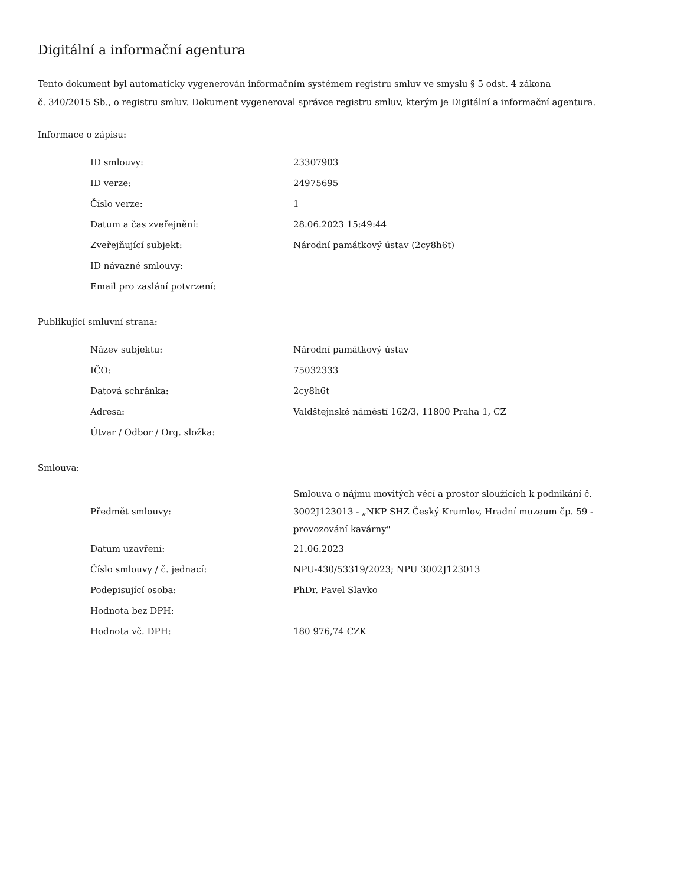Digitální a informační agentura
Tento dokument byl automaticky vygenerován informačním systémem registru smluv ve smyslu § 5 odst. 4 zákona
č. 340/2015 Sb., o registru smluv. Dokument vygeneroval správce registru smluv, kterým je Digitální a informační agentura.
Informace o zápisu:
| ID smlouvy: | 23307903 |
| ID verze: | 24975695 |
| Číslo verze: | 1 |
| Datum a čas zveřejnění: | 28.06.2023 15:49:44 |
| Zveřejňující subjekt: | Národní památkový ústav (2cy8h6t) |
| ID návazné smlouvy: | |
| Email pro zaslání potvrzení: | |
Publikující smluvní strana:
| Název subjektu: | Národní památkový ústav |
| IČO: | 75032333 |
| Datová schránka: | 2cy8h6t |
| Adresa: | Valdštejnské náměstí 162/3, 11800 Praha 1, CZ |
| Útvar / Odbor / Org. složka: | |
Smlouva:
| Předmět smlouvy: | Smlouva o nájmu movitých věcí a prostor sloužících k podnikání č. 3002J123013 - „NKP SHZ Český Krumlov, Hradní muzeum čp. 59 - provozování kavárny" |
| Datum uzavření: | 21.06.2023 |
| Číslo smlouvy / č. jednací: | NPU-430/53319/2023; NPU 3002J123013 |
| Podepisující osoba: | PhDr. Pavel Slavko |
| Hodnota bez DPH: | |
| Hodnota vč. DPH: | 180 976,74 CZK |